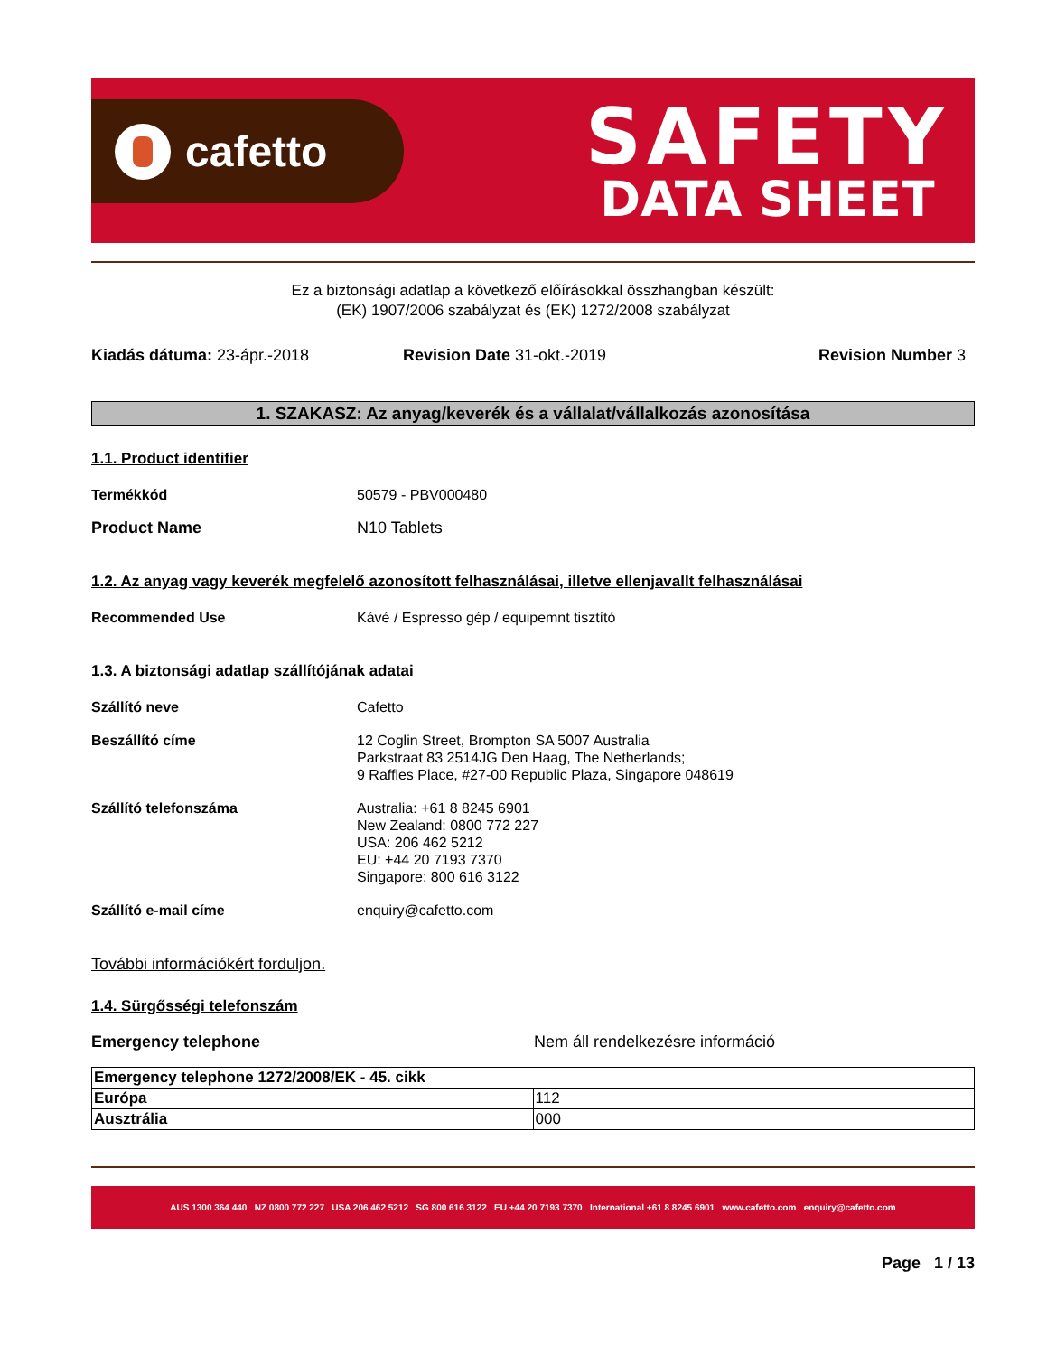cafetto
SAFETY
DATA SHEET
Ez a biztonsági adatlap a következő előírásokkal összhangban készült:
(EK) 1907/2006 szabályzat és (EK) 1272/2008 szabályzat
Kiadás dátuma: 23-ápr.-2018 Revision Date 31-okt.-2019 Revision Number 3
1. SZAKASZ: Az anyag/keverék és a vállalat/vállalkozás azonosítása
1.1. Product identifier
Termékkód 50579 - PBV000480
Product Name N10 Tablets
1.2. Az anyag vagy keverék megfelelő azonosított felhasználásai, illetve ellenjavallt felhasználásai
Recommended Use Kávé / Espresso gép / equipemnt tisztító
1.3. A biztonsági adatlap szállítójának adatai
Szállító neve Cafetto
Beszállító címe 12 Coglin Street, Brompton SA 5007 Australia
Parkstraat 83 2514JG Den Haag, The Netherlands;
9 Raffles Place, #27-00 Republic Plaza, Singapore 048619
Szállító telefonszáma Australia: +61 8 8245 6901
New Zealand: 0800 772 227
USA: 206 462 5212
EU: +44 20 7193 7370
Singapore: 800 616 3122
Szállító e-mail címe enquiry@cafetto.com
További információkért forduljon.
1.4. Sürgősségi telefonszám
Emergency telephone Nem áll rendelkezésre információ
| Emergency telephone 1272/2008/EK - 45. cikk | |
| Európa | 112 |
| Ausztrália | 000 |
AUS 1300 364 440 NZ 0800 772 227 USA 206 462 5212 SG 800 616 3122 EU +44 20 7193 7370 International +61 8 8245 6901 www.cafetto.com enquiry@cafetto.com
Page 1 / 13